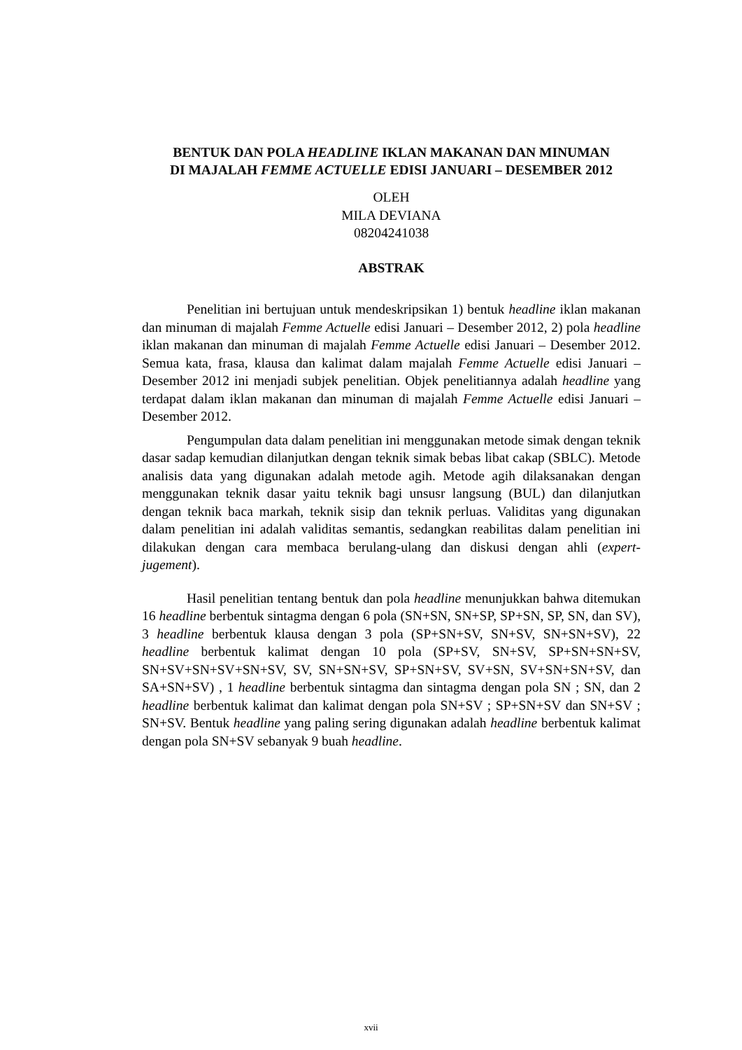BENTUK DAN POLA HEADLINE IKLAN MAKANAN DAN MINUMAN
DI MAJALAH FEMME ACTUELLE EDISI JANUARI – DESEMBER 2012
OLEH
MILA DEVIANA
08204241038
ABSTRAK
Penelitian ini bertujuan untuk mendeskripsikan 1) bentuk headline iklan makanan dan minuman di majalah Femme Actuelle edisi Januari – Desember 2012, 2) pola headline iklan makanan dan minuman di majalah Femme Actuelle edisi Januari – Desember 2012. Semua kata, frasa, klausa dan kalimat dalam majalah Femme Actuelle edisi Januari – Desember 2012 ini menjadi subjek penelitian. Objek penelitiannya adalah headline yang terdapat dalam iklan makanan dan minuman di majalah Femme Actuelle edisi Januari – Desember 2012.
Pengumpulan data dalam penelitian ini menggunakan metode simak dengan teknik dasar sadap kemudian dilanjutkan dengan teknik simak bebas libat cakap (SBLC). Metode analisis data yang digunakan adalah metode agih. Metode agih dilaksanakan dengan menggunakan teknik dasar yaitu teknik bagi unsusr langsung (BUL) dan dilanjutkan dengan teknik baca markah, teknik sisip dan teknik perluas. Validitas yang digunakan dalam penelitian ini adalah validitas semantis, sedangkan reabilitas dalam penelitian ini dilakukan dengan cara membaca berulang-ulang dan diskusi dengan ahli (expert-jugement).
Hasil penelitian tentang bentuk dan pola headline menunjukkan bahwa ditemukan 16 headline berbentuk sintagma dengan 6 pola (SN+SN, SN+SP, SP+SN, SP, SN, dan SV), 3 headline berbentuk klausa dengan 3 pola (SP+SN+SV, SN+SV, SN+SN+SV), 22 headline berbentuk kalimat dengan 10 pola (SP+SV, SN+SV, SP+SN+SN+SV, SN+SV+SN+SV+SN+SV, SV, SN+SN+SV, SP+SN+SV, SV+SN, SV+SN+SN+SV, dan SA+SN+SV) , 1 headline berbentuk sintagma dan sintagma dengan pola SN ; SN, dan 2 headline berbentuk kalimat dan kalimat dengan pola SN+SV ; SP+SN+SV dan SN+SV ; SN+SV. Bentuk headline yang paling sering digunakan adalah headline berbentuk kalimat dengan pola SN+SV sebanyak 9 buah headline.
xvii